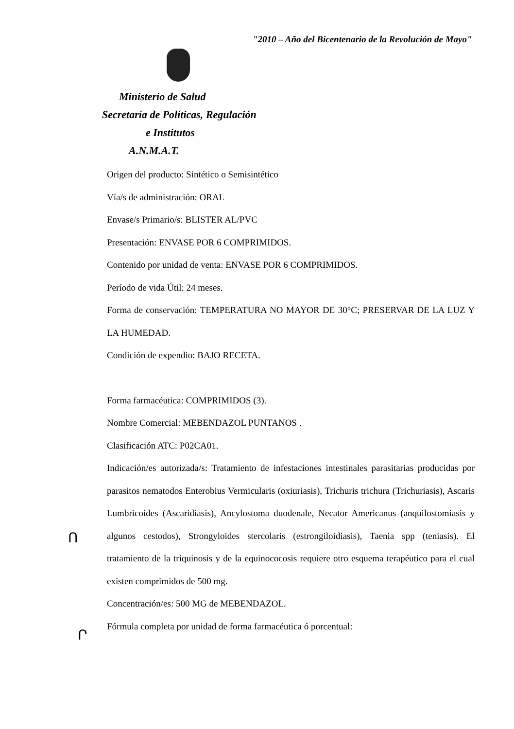"2010 – Año del Bicentenario de la Revolución de Mayo"
Ministerio de Salud
Secretaría de Políticas, Regulación
e Institutos
A.N.M.A.T.
Origen del producto: Sintético o Semisintético
Vía/s de administración: ORAL
Envase/s Primario/s: BLISTER AL/PVC
Presentación: ENVASE POR 6 COMPRIMIDOS.
Contenido por unidad de venta: ENVASE POR 6 COMPRIMIDOS.
Período de vida Útil: 24 meses.
Forma de conservación: TEMPERATURA NO MAYOR DE 30°C; PRESERVAR DE LA LUZ Y LA HUMEDAD.
Condición de expendio: BAJO RECETA.
Forma farmacéutica: COMPRIMIDOS (3).
Nombre Comercial: MEBENDAZOL PUNTANOS .
Clasificación ATC: P02CA01.
Indicación/es autorizada/s: Tratamiento de infestaciones intestinales parasitarias producidas por parasitos nematodos Enterobius Vermicularis (oxiuriasis), Trichuris trichura (Trichuriasis), Ascaris Lumbricoides (Ascaridiasis), Ancylostoma duodenale, Necator Americanus (anquilostomiasis y algunos cestodos), Strongyloides stercolaris (estrongiloidiasis), Taenia spp (teniasis). El tratamiento de la triquinosis y de la equinococosis requiere otro esquema terapéutico para el cual existen comprimidos de 500 mg.
Concentración/es: 500 MG de MEBENDAZOL.
Fórmula completa por unidad de forma farmacéutica ó porcentual:
Ո
Ր